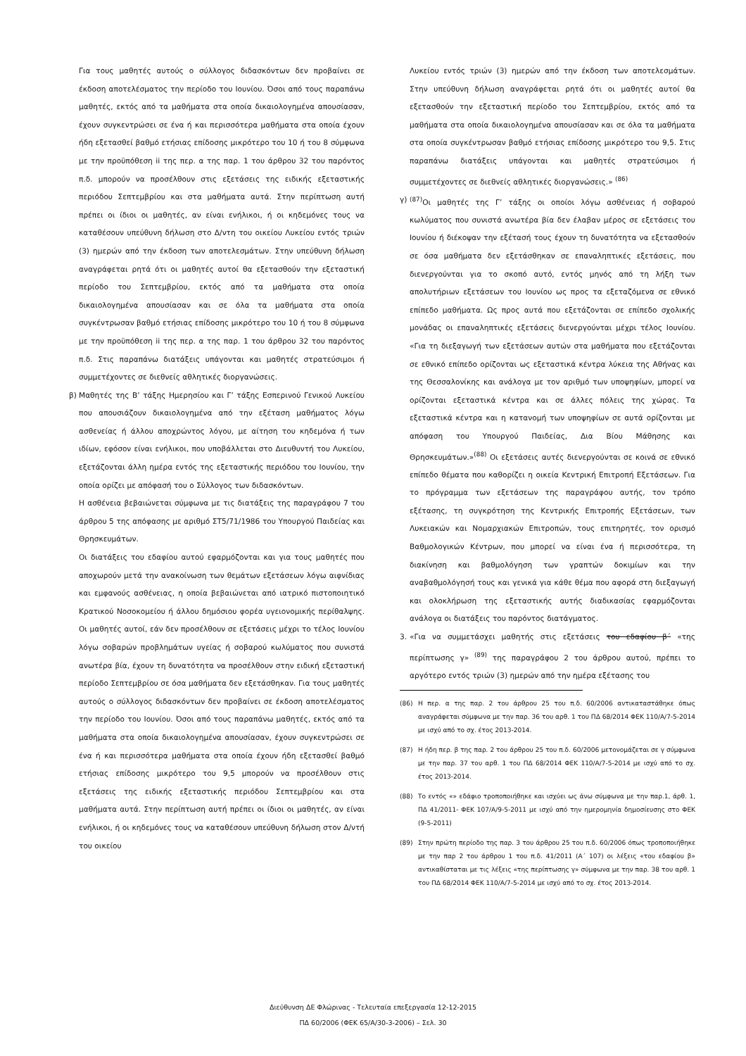Για τους μαθητές αυτούς ο σύλλογος διδασκόντων δεν προβαίνει σε έκδοση αποτελέσματος την περίοδο του Ιουνίου. Όσοι από τους παραπάνω μαθητές, εκτός από τα μαθήματα στα οποία δικαιολογημένα απουσίασαν, έχουν συγκεντρώσει σε ένα ή και περισσότερα μαθήματα στα οποία έχουν ήδη εξετασθεί βαθμό ετήσιας επίδοσης μικρότερο του 10 ή του 8 σύμφωνα με την προϋπόθεση ii της περ. α της παρ. 1 του άρθρου 32 του παρόντος π.δ. μπορούν να προσέλθουν στις εξετάσεις της ειδικής εξεταστικής περιόδου Σεπτεμβρίου και στα μαθήματα αυτά. Στην περίπτωση αυτή πρέπει οι ίδιοι οι μαθητές, αν είναι ενήλικοι, ή οι κηδεμόνες τους να καταθέσουν υπεύθυνη δήλωση στο Δ/ντη του οικείου Λυκείου εντός τριών (3) ημερών από την έκδοση των αποτελεσμάτων. Στην υπεύθυνη δήλωση αναγράφεται ρητά ότι οι μαθητές αυτοί θα εξετασθούν την εξεταστική περίοδο του Σεπτεμβρίου, εκτός από τα μαθήματα στα οποία δικαιολογημένα απουσίασαν και σε όλα τα μαθήματα στα οποία συγκέντρωσαν βαθμό ετήσιας επίδοσης μικρότερο του 10 ή του 8 σύμφωνα με την προϋπόθεση ii της περ. α της παρ. 1 του άρθρου 32 του παρόντος π.δ. Στις παραπάνω διατάξεις υπάγονται και μαθητές στρατεύσιμοι ή συμμετέχοντες σε διεθνείς αθλητικές διοργανώσεις.
β) Μαθητές της Β’ τάξης Ημερησίου και Γ’ τάξης Εσπερινού Γενικού Λυκείου που απουσιάζουν δικαιολογημένα από την εξέταση μαθήματος λόγω ασθενείας ή άλλου αποχρώντος λόγου, με αίτηση του κηδεμόνα ή των ιδίων, εφόσον είναι ενήλικοι, που υποβάλλεται στο Διευθυντή του Λυκείου, εξετάζονται άλλη ημέρα εντός της εξεταστικής περιόδου του Ιουνίου, την οποία ορίζει με απόφασή του ο Σύλλογος των διδασκόντων.
Η ασθένεια βεβαιώνεται σύμφωνα με τις διατάξεις της παραγράφου 7 του άρθρου 5 της απόφασης με αριθμό ΣΤ5/71/1986 του Υπουργού Παιδείας και Θρησκευμάτων.
Οι διατάξεις του εδαφίου αυτού εφαρμόζονται και για τους μαθητές που αποχωρούν μετά την ανακοίνωση των θεμάτων εξετάσεων λόγω αιφνίδιας και εμφανούς ασθένειας, η οποία βεβαιώνεται από ιατρικό πιστοποιητικό Κρατικού Νοσοκομείου ή άλλου δημόσιου φορέα υγειονομικής περίθαλψης. Οι μαθητές αυτοί, εάν δεν προσέλθουν σε εξετάσεις μέχρι το τέλος Ιουνίου λόγω σοβαρών προβλημάτων υγείας ή σοβαρού κωλύματος που συνιστά ανωτέρα βία, έχουν τη δυνατότητα να προσέλθουν στην ειδική εξεταστική περίοδο Σεπτεμβρίου σε όσα μαθήματα δεν εξετάσθηκαν. Για τους μαθητές αυτούς ο σύλλογος διδασκόντων δεν προβαίνει σε έκδοση αποτελέσματος την περίοδο του Ιουνίου. Όσοι από τους παραπάνω μαθητές, εκτός από τα μαθήματα στα οποία δικαιολογημένα απουσίασαν, έχουν συγκεντρώσει σε ένα ή και περισσότερα μαθήματα στα οποία έχουν ήδη εξετασθεί βαθμό ετήσιας επίδοσης μικρότερο του 9,5 μπορούν να προσέλθουν στις εξετάσεις της ειδικής εξεταστικής περιόδου Σεπτεμβρίου και στα μαθήματα αυτά. Στην περίπτωση αυτή πρέπει οι ίδιοι οι μαθητές, αν είναι ενήλικοι, ή οι κηδεμόνες τους να καταθέσουν υπεύθυνη δήλωση στον Δ/ντή του οικείου
Λυκείου εντός τριών (3) ημερών από την έκδοση των αποτελεσμάτων. Στην υπεύθυνη δήλωση αναγράφεται ρητά ότι οι μαθητές αυτοί θα εξετασθούν την εξεταστική περίοδο του Σεπτεμβρίου, εκτός από τα μαθήματα στα οποία δικαιολογημένα απουσίασαν και σε όλα τα μαθήματα στα οποία συγκέντρωσαν βαθμό ετήσιας επίδοσης μικρότερο του 9,5. Στις παραπάνω διατάξεις υπάγονται και μαθητές στρατεύσιμοι ή συμμετέχοντες σε διεθνείς αθλητικές διοργανώσεις.» <sup>(86)</sup>
γ) <sup>(87)</sup> Οι μαθητές της Γ’ τάξης οι οποίοι λόγω ασθένειας ή σοβαρού κωλύματος που συνιστά ανωτέρα βία δεν έλαβαν μέρος σε εξετάσεις του Ιουνίου ή διέκοψαν την εξέτασή τους έχουν τη δυνατότητα να εξετασθούν σε όσα μαθήματα δεν εξετάσθηκαν σε επαναληπτικές εξετάσεις, που διενεργούνται για το σκοπό αυτό, εντός μηνός από τη λήξη των απολυτήριων εξετάσεων του Ιουνίου ως προς τα εξεταζόμενα σε εθνικό επίπεδο μαθήματα. Ως προς αυτά που εξετάζονται σε επίπεδο σχολικής μονάδας οι επαναληπτικές εξετάσεις διενεργούνται μέχρι τέλος Ιουνίου. «Για τη διεξαγωγή των εξετάσεων αυτών στα μαθήματα που εξετάζονται σε εθνικό επίπεδο ορίζονται ως εξεταστικά κέντρα λύκεια της Αθήνας και της Θεσσαλονίκης και ανάλογα με τον αριθμό των υποψηφίων, μπορεί να ορίζονται εξεταστικά κέντρα και σε άλλες πόλεις της χώρας. Τα εξεταστικά κέντρα και η κατανομή των υποψηφίων σε αυτά ορίζονται με απόφαση του Υπουργού Παιδείας, Δια Βίου Μάθησης και Θρησκευμάτων.»<sup>(88)</sup> Οι εξετάσεις αυτές διενεργούνται σε κοινά σε εθνικό επίπεδο θέματα που καθορίζει η οικεία Κεντρική Επιτροπή Εξετάσεων. Για το πρόγραμμα των εξετάσεων της παραγράφου αυτής, τον τρόπο εξέτασης, τη συγκρότηση της Κεντρικής Επιτροπής Εξετάσεων, των Λυκειακών και Νομαρχιακών Επιτροπών, τους επιτηρητές, τον ορισμό Βαθμολογικών Κέντρων, που μπορεί να είναι ένα ή περισσότερα, τη διακίνηση και βαθμολόγηση των γραπτών δοκιμίων και την αναβαθμολόγησή τους και γενικά για κάθε θέμα που αφορά στη διεξαγωγή και ολοκλήρωση της εξεταστικής αυτής διαδικασίας εφαρμόζονται ανάλογα οι διατάξεις του παρόντος διατάγματος.
3. «Για να συμμετάσχει μαθητής στις εξετάσεις του εδαφίου β΄ «της περίπτωσης γ» <sup>(89)</sup> της παραγράφου 2 του άρθρου αυτού, πρέπει το αργότερο εντός τριών (3) ημερών από την ημέρα εξέτασης του
(86) Η περ. α της παρ. 2 του άρθρου 25 του π.δ. 60/2006 αντικαταστάθηκε όπως αναγράφεται σύμφωνα με την παρ. 36 του αρθ. 1 του ΠΔ 68/2014 ΦΕΚ 110/Α/7-5-2014 με ισχύ από το σχ. έτος 2013-2014.
(87) Η ήδη περ. β της παρ. 2 του άρθρου 25 του π.δ. 60/2006 μετονομάζεται σε γ σύμφωνα με την παρ. 37 του αρθ. 1 του ΠΔ 68/2014 ΦΕΚ 110/Α/7-5-2014 με ισχύ από το σχ. έτος 2013-2014.
(88) Το εντός «» εδάφιο τροποποιήθηκε και ισχύει ως άνω σύμφωνα με την παρ.1, άρθ. 1, ΠΔ 41/2011- ΦΕΚ 107/Α/9-5-2011 με ισχύ από την ημερομηνία δημοσίευσης στο ΦΕΚ (9-5-2011)
(89) Στην πρώτη περίοδο της παρ. 3 του άρθρου 25 του π.δ. 60/2006 όπως τροποποιήθηκε με την παρ 2 του άρθρου 1 του π.δ. 41/2011 (Α΄ 107) οι λέξεις «του εδαφίου β» αντικαθίσταται με τις λέξεις «της περίπτωσης γ» σύμφωνα με την παρ. 38 του αρθ. 1 του ΠΔ 68/2014 ΦΕΚ 110/Α/7-5-2014 με ισχύ από το σχ. έτος 2013-2014.
Διεύθυνση ΔΕ Φλώρινας - Τελευταία επεξεργασία 12-12-2015
ΠΔ 60/2006 (ΦΕΚ 65/Α/30-3-2006) – Σελ. 30